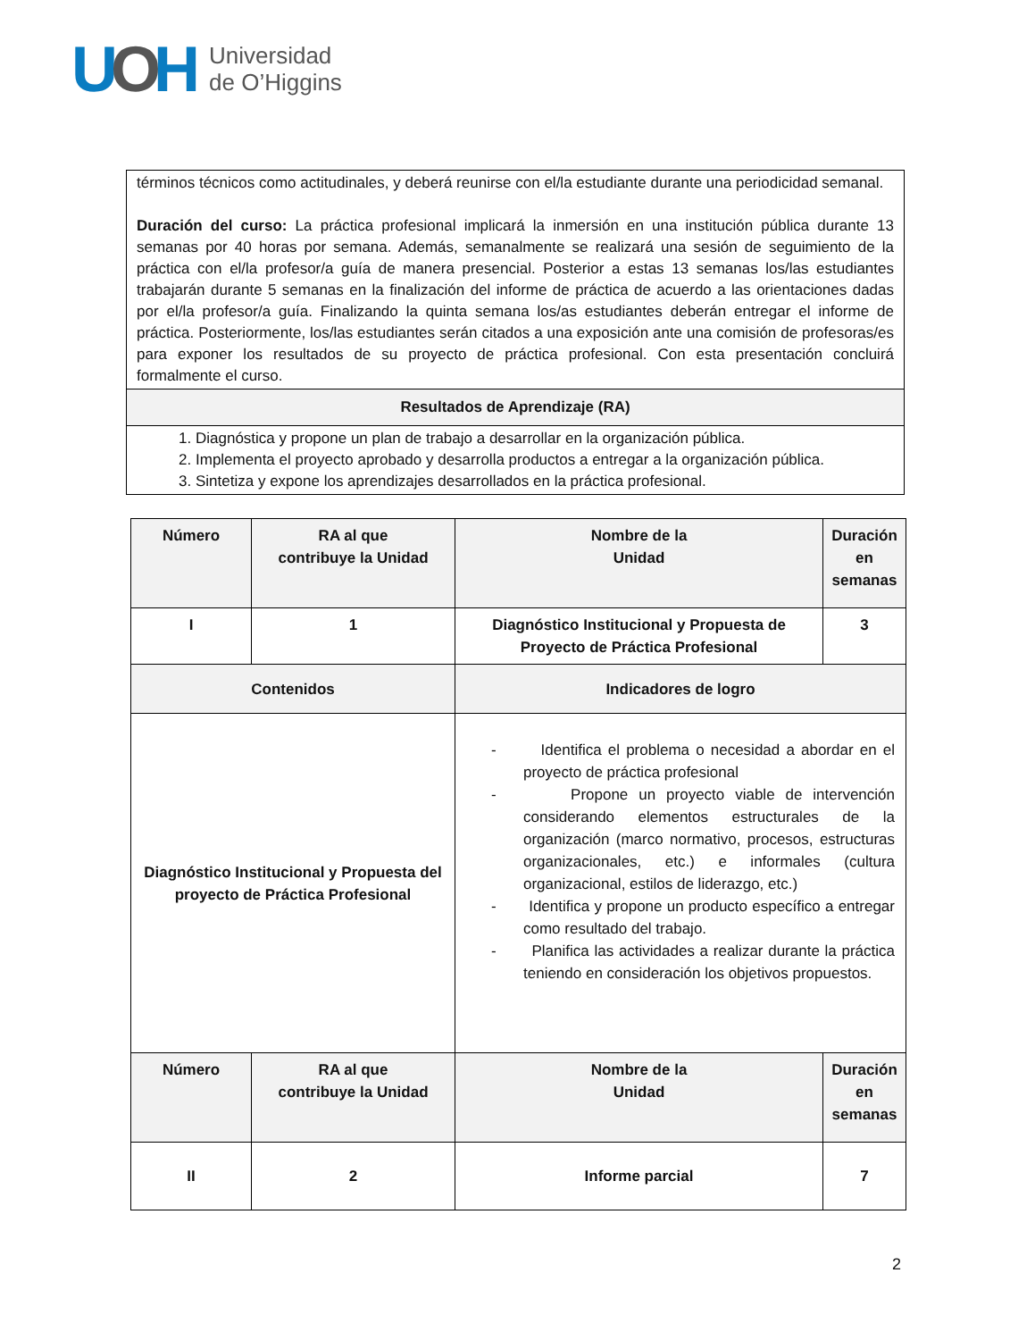UOH
Universidad
de O’Higgins
| términos técnicos como actitudinales, y deberá reunirse con el/la estudiante durante una periodicidad semanal. Duración del curso: La práctica profesional implicará la inmersión en una institución pública durante 13 semanas por 40 horas por semana. Además, semanalmente se realizará una sesión de seguimiento de la práctica con el/la profesor/a guía de manera presencial. Posterior a estas 13 semanas los/las estudiantes trabajarán durante 5 semanas en la finalización del informe de práctica de acuerdo a las orientaciones dadas por el/la profesor/a guía. Finalizando la quinta semana los/as estudiantes deberán entregar el informe de práctica. Posteriormente, los/las estudiantes serán citados a una exposición ante una comisión de profesoras/es para exponer los resultados de su proyecto de práctica profesional. Con esta presentación concluirá formalmente el curso. |
| Resultados de Aprendizaje (RA) |
| 1. Diagnóstica y propone un plan de trabajo a desarrollar en la organización pública. 2. Implementa el proyecto aprobado y desarrolla productos a entregar a la organización pública. 3. Sintetiza y expone los aprendizajes desarrollados en la práctica profesional. |
| Número | RA al que contribuye la Unidad | Nombre de la Unidad | Duración en semanas |
| I | 1 | Diagnóstico Institucional y Propuesta de Proyecto de Práctica Profesional | 3 |
| Contenidos | | Indicadores de logro | |
| Diagnóstico Institucional y Propuesta del proyecto de Práctica Profesional | | - Identifica el problema o necesidad a abordar en el proyecto de práctica profesional - Propone un proyecto viable de intervención considerando elementos estructurales de la organización (marco normativo, procesos, estructuras organizacionales, etc.) e informales (cultura organizacional, estilos de liderazgo, etc.) - Identifica y propone un producto específico a entregar como resultado del trabajo. - Planifica las actividades a realizar durante la práctica teniendo en consideración los objetivos propuestos. | |
| Número | RA al que contribuye la Unidad | Nombre de la Unidad | Duración en semanas |
| II | 2 | Informe parcial | 7 |
2